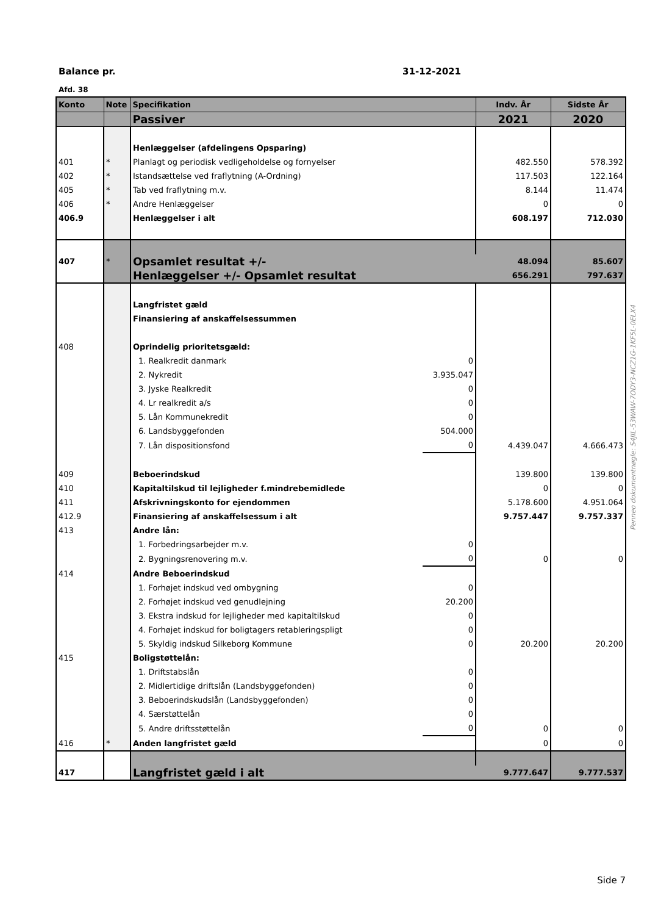Balance pr. 31-12-2021
Afd. 38
| Konto | Note | Specifikation | | Indv. År | Sidste År |
| --- | --- | --- | --- | --- | --- |
| | | Passiver | | 2021 | 2020 |
| | | Henlæggelser (afdelingens Opsparing) | | | |
| 401 | * | Planlagt og periodisk vedligeholdelse og fornyelser | | 482.550 | 578.392 |
| 402 | * | Istandsættelse ved fraflytning (A-Ordning) | | 117.503 | 122.164 |
| 405 | * | Tab ved fraflytning m.v. | | 8.144 | 11.474 |
| 406 | * | Andre Henlæggelser | | 0 | 0 |
| 406.9 | | Henlæggelser i alt | | 608.197 | 712.030 |
| 407 | * | Opsamlet resultat +/- | | 48.094 | 85.607 |
| | | Henlæggelser +/- Opsamlet resultat | | 656.291 | 797.637 |
| | | Langfristet gæld | | | |
| | | Finansiering af anskaffelsessummen | | | |
| 408 | | Oprindelig prioritetsgæld: | | | |
| | | 1. Realkredit danmark | 0 | | |
| | | 2. Nykredit | 3.935.047 | | |
| | | 3. Jyske Realkredit | 0 | | |
| | | 4. Lr realkredit a/s | 0 | | |
| | | 5. Lån Kommunekredit | 0 | | |
| | | 6. Landsbyggefonden | 504.000 | | |
| | | 7. Lån dispositionsfond | 0 | 4.439.047 | 4.666.473 |
| 409 | | Beboerindskud | | 139.800 | 139.800 |
| 410 | | Kapitaltilskud til lejligheder f.mindrebemidlede | | 0 | 0 |
| 411 | | Afskrivningskonto for ejendommen | | 5.178.600 | 4.951.064 |
| 412.9 | | Finansiering af anskaffelsessum i alt | | 9.757.447 | 9.757.337 |
| 413 | | Andre lån: | | | |
| | | 1. Forbedringsarbejder m.v. | 0 | | |
| | | 2. Bygningsrenovering m.v. | 0 | 0 | 0 |
| 414 | | Andre Beboerindskud | | | |
| | | 1. Forhøjet indskud ved ombygning | 0 | | |
| | | 2. Forhøjet indskud ved genudlejning | 20.200 | | |
| | | 3. Ekstra indskud for lejligheder med kapitaltilskud | 0 | | |
| | | 4. Forhøjet indskud for boligtagers retableringspligt | 0 | | |
| | | 5. Skyldig indskud Silkeborg Kommune | 0 | 20.200 | 20.200 |
| 415 | | Boligstøttelån: | | | |
| | | 1. Driftstabslån | 0 | | |
| | | 2. Midlertidige driftslån (Landsbyggefonden) | 0 | | |
| | | 3. Beboerindskudslån (Landsbyggefonden) | 0 | | |
| | | 4. Særstøttelån | 0 | | |
| | | 5. Andre driftsstøttelån | 0 | 0 | 0 |
| 416 | * | Anden langfristet gæld | | 0 | 0 |
| 417 | | Langfristet gæld i alt | | 9.777.647 | 9.777.537 |
Penneo dokumentnøgle: S4JIL-53WAW-7ODY3-NCZ1G-1KF5L-0ELX4
Side 7